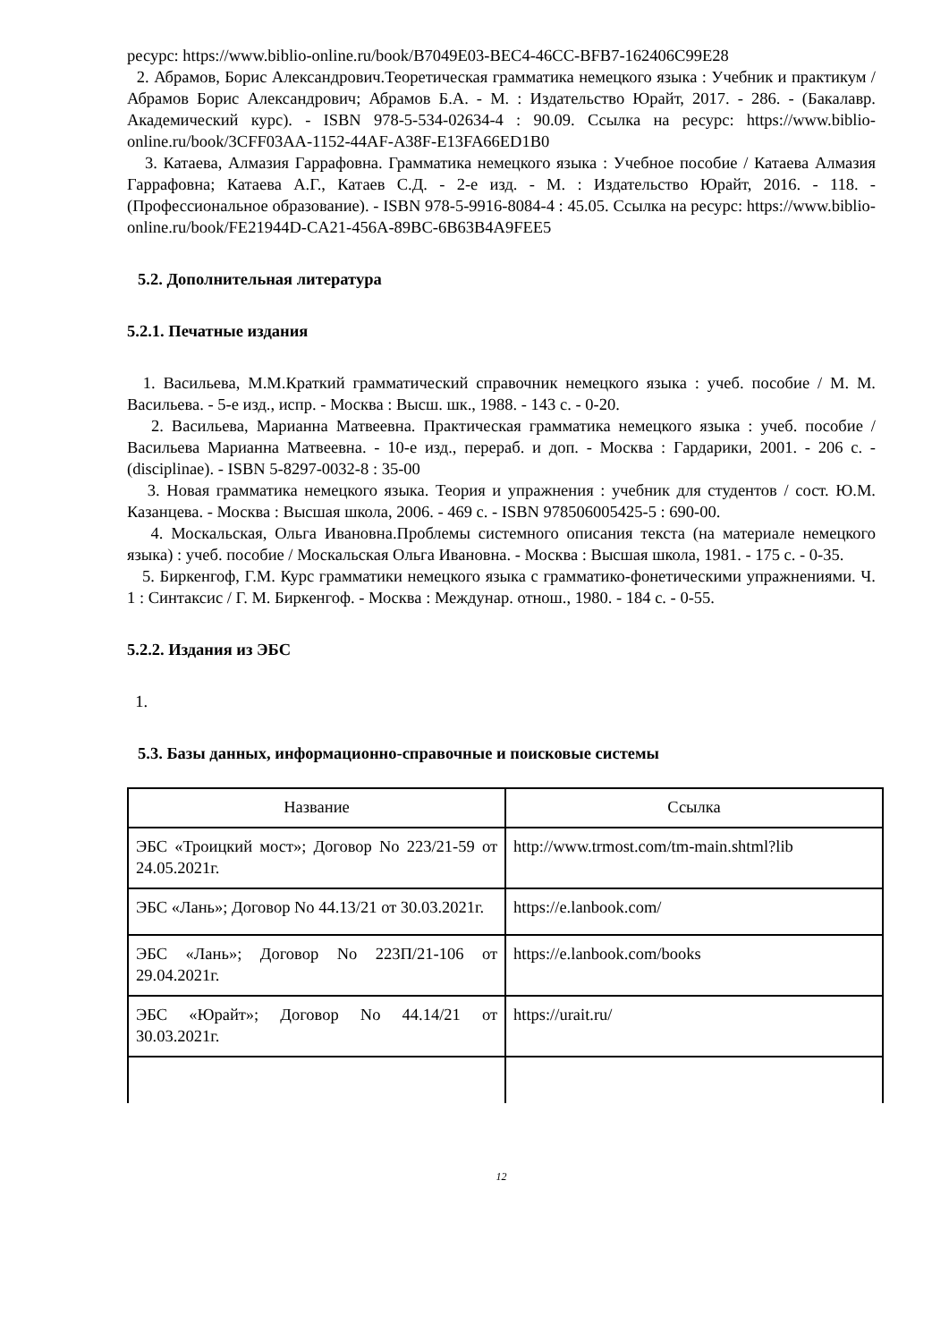ресурс: https://www.biblio-online.ru/book/B7049E03-BEC4-46CC-BFB7-162406C99E28
2. Абрамов, Борис Александрович.Теоретическая грамматика немецкого языка : Учебник и практикум / Абрамов Борис Александрович; Абрамов Б.А. - М. : Издательство Юрайт, 2017. - 286. - (Бакалавр. Академический курс). - ISBN 978-5-534-02634-4 : 90.09. Ссылка на ресурс: https://www.biblio-online.ru/book/3CFF03AA-1152-44AF-A38F-E13FA66ED1B0
3. Катаева, Алмазия Гаррафовна. Грамматика немецкого языка : Учебное пособие / Катаева Алмазия Гаррафовна; Катаева А.Г., Катаев С.Д. - 2-е изд. - М. : Издательство Юрайт, 2016. - 118. - (Профессиональное образование). - ISBN 978-5-9916-8084-4 : 45.05. Ссылка на ресурс: https://www.biblio-online.ru/book/FE21944D-CA21-456A-89BC-6B63B4A9FEE5
5.2. Дополнительная литература
5.2.1. Печатные издания
1. Васильева, М.М.Краткий грамматический справочник немецкого языка : учеб. пособие / М. М. Васильева. - 5-е изд., испр. - Москва : Высш. шк., 1988. - 143 с. - 0-20.
2. Васильева, Марианна Матвеевна. Практическая грамматика немецкого языка : учеб. пособие / Васильева Марианна Матвеевна. - 10-е изд., перераб. и доп. - Москва : Гардарики, 2001. - 206 с. - (disciplinae). - ISBN 5-8297-0032-8 : 35-00
3. Новая грамматика немецкого языка. Теория и упражнения : учебник для студентов / сост. Ю.М. Казанцева. - Москва : Высшая школа, 2006. - 469 с. - ISBN 978506005425-5 : 690-00.
4. Москальская, Ольга Ивановна.Проблемы системного описания текста (на материале немецкого языка) : учеб. пособие / Москальская Ольга Ивановна. - Москва : Высшая школа, 1981. - 175 с. - 0-35.
5. Биркенгоф, Г.М. Курс грамматики немецкого языка с грамматико-фонетическими упражнениями. Ч. 1 : Синтаксис / Г. М. Биркенгоф. - Москва : Междунар. отнош., 1980. - 184 с. - 0-55.
5.2.2. Издания из ЭБС
1.
5.3. Базы данных, информационно-справочные и поисковые системы
| Название | Ссылка |
| --- | --- |
| ЭБС «Троицкий мост»; Договор No 223/21-59 от 24.05.2021г. | http://www.trmost.com/tm-main.shtml?lib |
| ЭБС «Лань»; Договор No 44.13/21 от 30.03.2021г. | https://e.lanbook.com/ |
| ЭБС «Лань»; Договор No 223П/21-106 от 29.04.2021г. | https://e.lanbook.com/books |
| ЭБС «Юрайт»; Договор No 44.14/21 от 30.03.2021г. | https://urait.ru/ |
12